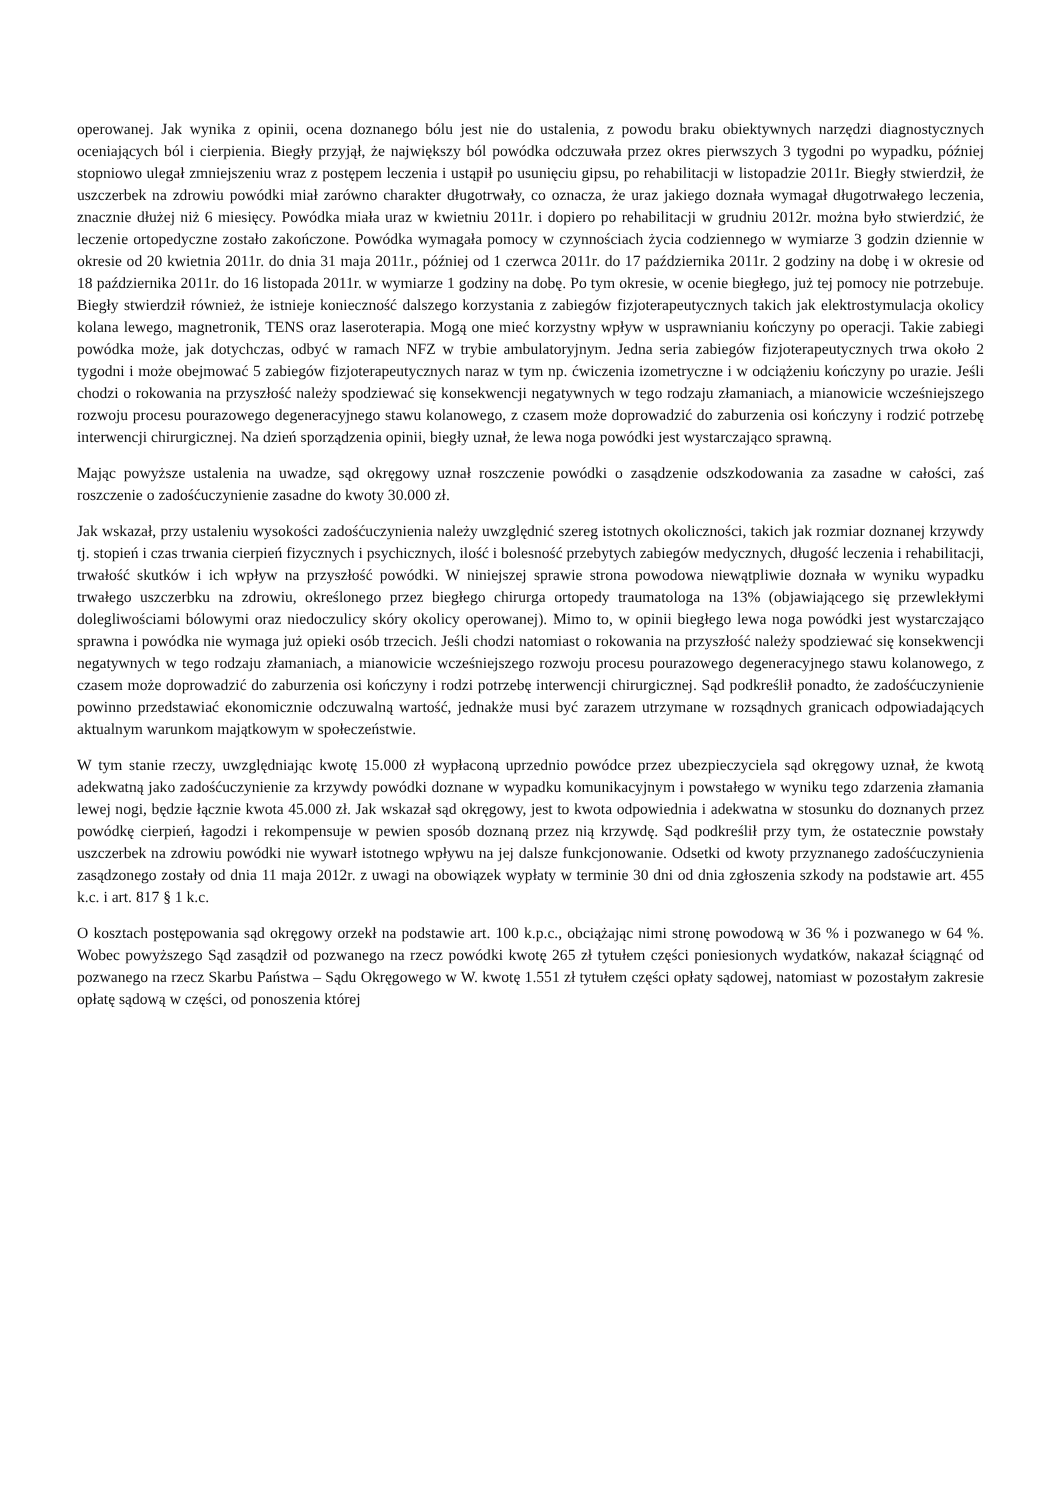operowanej. Jak wynika z opinii, ocena doznanego bólu jest nie do ustalenia, z powodu braku obiektywnych narzędzi diagnostycznych oceniających ból i cierpienia. Biegły przyjął, że największy ból powódka odczuwała przez okres pierwszych 3 tygodni po wypadku, później stopniowo ulegał zmniejszeniu wraz z postępem leczenia i ustąpił po usunięciu gipsu, po rehabilitacji w listopadzie 2011r. Biegły stwierdził, że uszczerbek na zdrowiu powódki miał zarówno charakter długotrwały, co oznacza, że uraz jakiego doznała wymagał długotrwałego leczenia, znacznie dłużej niż 6 miesięcy. Powódka miała uraz w kwietniu 2011r. i dopiero po rehabilitacji w grudniu 2012r. można było stwierdzić, że leczenie ortopedyczne zostało zakończone. Powódka wymagała pomocy w czynnościach życia codziennego w wymiarze 3 godzin dziennie w okresie od 20 kwietnia 2011r. do dnia 31 maja 2011r., później od 1 czerwca 2011r. do 17 października 2011r. 2 godziny na dobę i w okresie od 18 października 2011r. do 16 listopada 2011r. w wymiarze 1 godziny na dobę. Po tym okresie, w ocenie biegłego, już tej pomocy nie potrzebuje. Biegły stwierdził również, że istnieje konieczność dalszego korzystania z zabiegów fizjoterapeutycznych takich jak elektrostymulacja okolicy kolana lewego, magnetronik, TENS oraz laseroterapia. Mogą one mieć korzystny wpływ w usprawnianiu kończyny po operacji. Takie zabiegi powódka może, jak dotychczas, odbyć w ramach NFZ w trybie ambulatoryjnym. Jedna seria zabiegów fizjoterapeutycznych trwa około 2 tygodni i może obejmować 5 zabiegów fizjoterapeutycznych naraz w tym np. ćwiczenia izometryczne i w odciążeniu kończyny po urazie. Jeśli chodzi o rokowania na przyszłość należy spodziewać się konsekwencji negatywnych w tego rodzaju złamaniach, a mianowicie wcześniejszego rozwoju procesu pourazowego degeneracyjnego stawu kolanowego, z czasem może doprowadzić do zaburzenia osi kończyny i rodzić potrzebę interwencji chirurgicznej. Na dzień sporządzenia opinii, biegły uznał, że lewa noga powódki jest wystarczająco sprawną.
Mając powyższe ustalenia na uwadze, sąd okręgowy uznał roszczenie powódki o zasądzenie odszkodowania za zasadne w całości, zaś roszczenie o zadośćuczynienie zasadne do kwoty 30.000 zł.
Jak wskazał, przy ustaleniu wysokości zadośćuczynienia należy uwzględnić szereg istotnych okoliczności, takich jak rozmiar doznanej krzywdy tj. stopień i czas trwania cierpień fizycznych i psychicznych, ilość i bolesność przebytych zabiegów medycznych, długość leczenia i rehabilitacji, trwałość skutków i ich wpływ na przyszłość powódki. W niniejszej sprawie strona powodowa niewątpliwie doznała w wyniku wypadku trwałego uszczerbku na zdrowiu, określonego przez biegłego chirurga ortopedy traumatologa na 13% (objawiającego się przewlekłymi dolegliwościami bólowymi oraz niedoczulicy skóry okolicy operowanej). Mimo to, w opinii biegłego lewa noga powódki jest wystarczająco sprawna i powódka nie wymaga już opieki osób trzecich. Jeśli chodzi natomiast o rokowania na przyszłość należy spodziewać się konsekwencji negatywnych w tego rodzaju złamaniach, a mianowicie wcześniejszego rozwoju procesu pourazowego degeneracyjnego stawu kolanowego, z czasem może doprowadzić do zaburzenia osi kończyny i rodzi potrzebę interwencji chirurgicznej. Sąd podkreślił ponadto, że zadośćuczynienie powinno przedstawiać ekonomicznie odczuwalną wartość, jednakże musi być zarazem utrzymane w rozsądnych granicach odpowiadających aktualnym warunkom majątkowym w społeczeństwie.
W tym stanie rzeczy, uwzględniając kwotę 15.000 zł wypłaconą uprzednio powódce przez ubezpieczyciela sąd okręgowy uznał, że kwotą adekwatną jako zadośćuczynienie za krzywdy powódki doznane w wypadku komunikacyjnym i powstałego w wyniku tego zdarzenia złamania lewej nogi, będzie łącznie kwota 45.000 zł. Jak wskazał sąd okręgowy, jest to kwota odpowiednia i adekwatna w stosunku do doznanych przez powódkę cierpień, łagodzi i rekompensuje w pewien sposób doznaną przez nią krzywdę. Sąd podkreślił przy tym, że ostatecznie powstały uszczerbek na zdrowiu powódki nie wywarł istotnego wpływu na jej dalsze funkcjonowanie. Odsetki od kwoty przyznanego zadośćuczynienia zasądzonego zostały od dnia 11 maja 2012r. z uwagi na obowiązek wypłaty w terminie 30 dni od dnia zgłoszenia szkody na podstawie art. 455 k.c. i art. 817 § 1 k.c.
O kosztach postępowania sąd okręgowy orzekł na podstawie art. 100 k.p.c., obciążając nimi stronę powodową w 36 % i pozwanego w 64 %. Wobec powyższego Sąd zasądził od pozwanego na rzecz powódki kwotę 265 zł tytułem części poniesionych wydatków, nakazał ściągnąć od pozwanego na rzecz Skarbu Państwa – Sądu Okręgowego w W. kwotę 1.551 zł tytułem części opłaty sądowej, natomiast w pozostałym zakresie opłatę sądową w części, od ponoszenia której